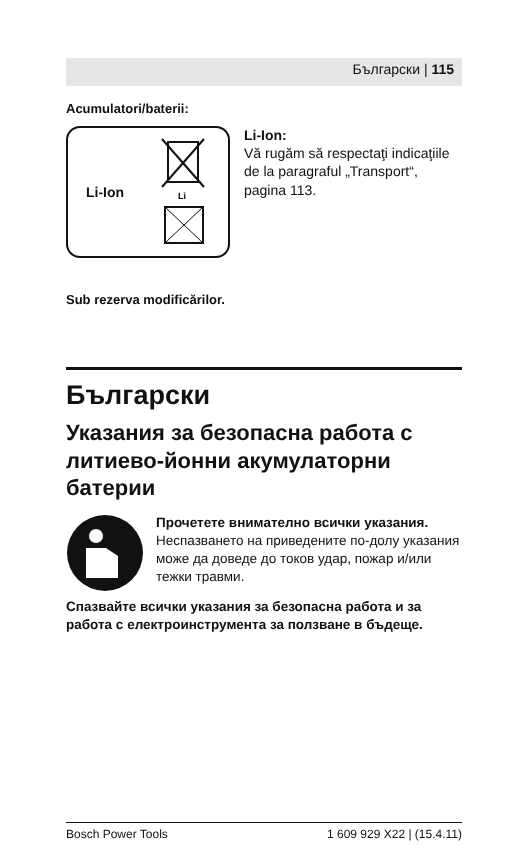Български | 115
Acumulatori/baterii:
Li-Ion
Li
Li-Ion:
Vă rugăm să respectaţi indicaţiile de la paragraful „Transport“, pagina 113.
Sub rezerva modificărilor.
Български
Указания за безопасна работа с литиево-йонни акумулаторни батерии
Прочетете внимателно всички указания. Неспазването на приведените по-долу указания може да доведе до токов удар, пожар и/или тежки травми.
Спазвайте всички указания за безопасна работа и за работа с електроинструмента за ползване в бъдеще.
Bosch Power Tools 1 609 929 X22 | (15.4.11)